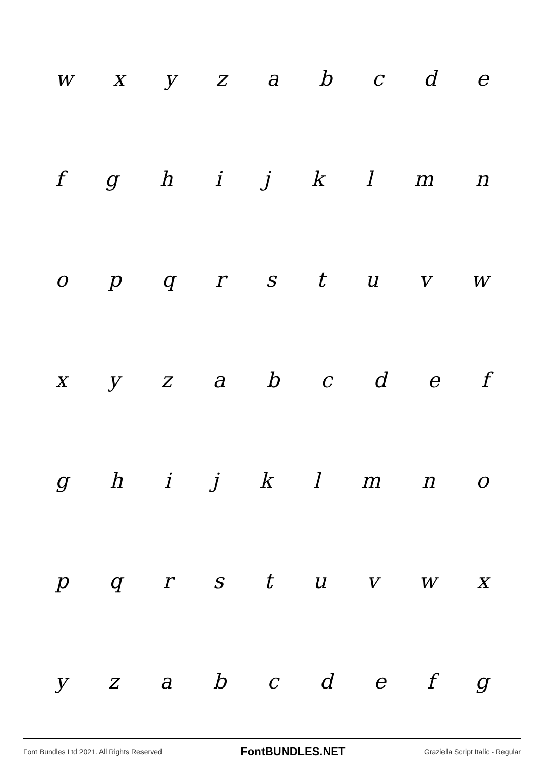wxyzabcde
fghijklmn
opqrstuvw
xyzabcdef
ghijklmno
pqrstuvwx
yzabcdefg
Font Bundles Ltd 2021. All Rights Reserved FontBUNDLES.NET Graziella Script Italic - Regular